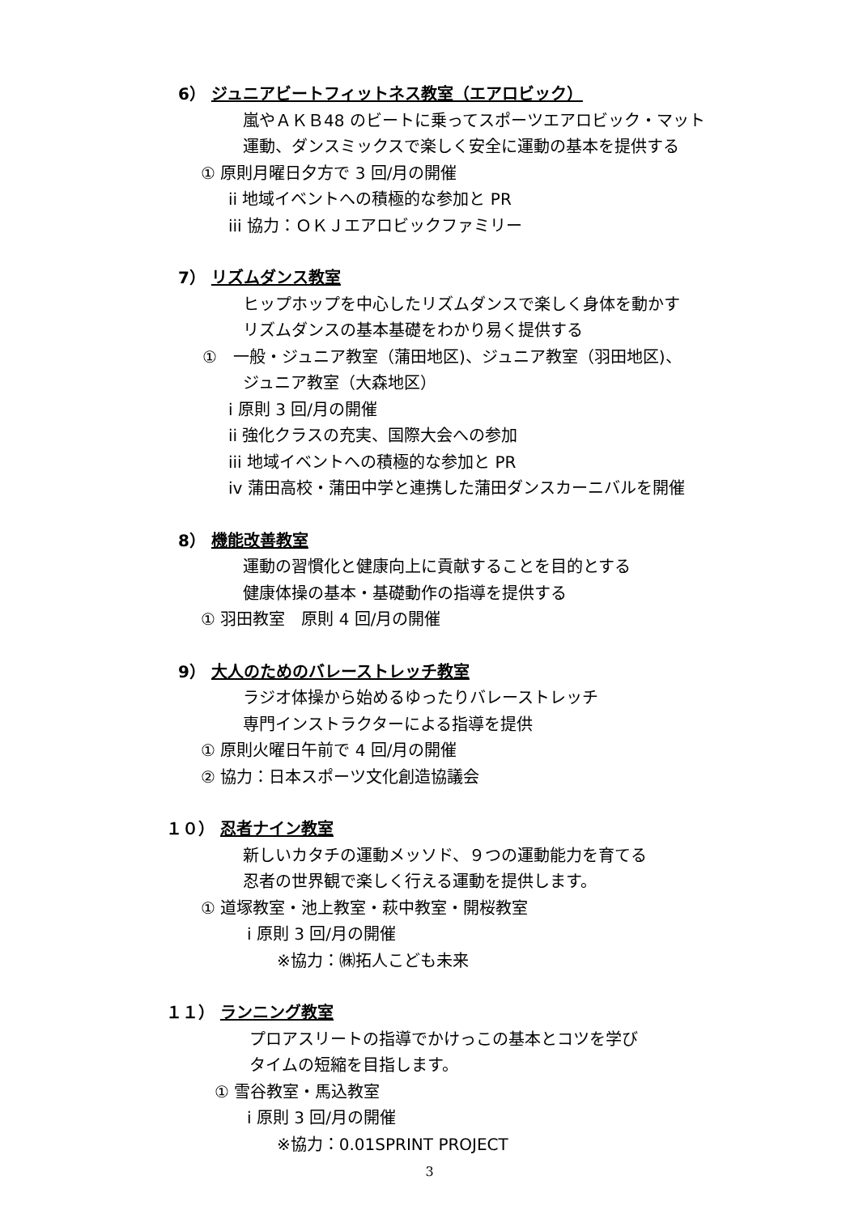6） ジュニアビートフィットネス教室（エアロビック）
嵐やＡＫＢ48 のビートに乗ってスポーツエアロビック・マット
運動、ダンスミックスで楽しく安全に運動の基本を提供する
① 原則月曜日夕方で 3 回/月の開催
ii 地域イベントへの積極的な参加と PR
iii 協力：ＯＫＪエアロビックファミリー
7） リズムダンス教室
ヒップホップを中心したリズムダンスで楽しく身体を動かす
リズムダンスの基本基礎をわかり易く提供する
①　一般・ジュニア教室（蒲田地区)、ジュニア教室（羽田地区)、
ジュニア教室（大森地区）
i 原則 3 回/月の開催
ii 強化クラスの充実、国際大会への参加
iii 地域イベントへの積極的な参加と PR
iv 蒲田高校・蒲田中学と連携した蒲田ダンスカーニバルを開催
8） 機能改善教室
運動の習慣化と健康向上に貢献することを目的とする
健康体操の基本・基礎動作の指導を提供する
① 羽田教室　原則 4 回/月の開催
9） 大人のためのバレーストレッチ教室
ラジオ体操から始めるゆったりバレーストレッチ
専門インストラクターによる指導を提供
① 原則火曜日午前で 4 回/月の開催
② 協力：日本スポーツ文化創造協議会
１０） 忍者ナイン教室
新しいカタチの運動メッソド、９つの運動能力を育てる
忍者の世界観で楽しく行える運動を提供します。
① 道塚教室・池上教室・萩中教室・開桜教室
i 原則 3 回/月の開催
※協力：㈱拓人こども未来
１１） ランニング教室
プロアスリートの指導でかけっこの基本とコツを学び
タイムの短縮を目指します。
① 雪谷教室・馬込教室
i 原則 3 回/月の開催
※協力：0.01SPRINT PROJECT
3